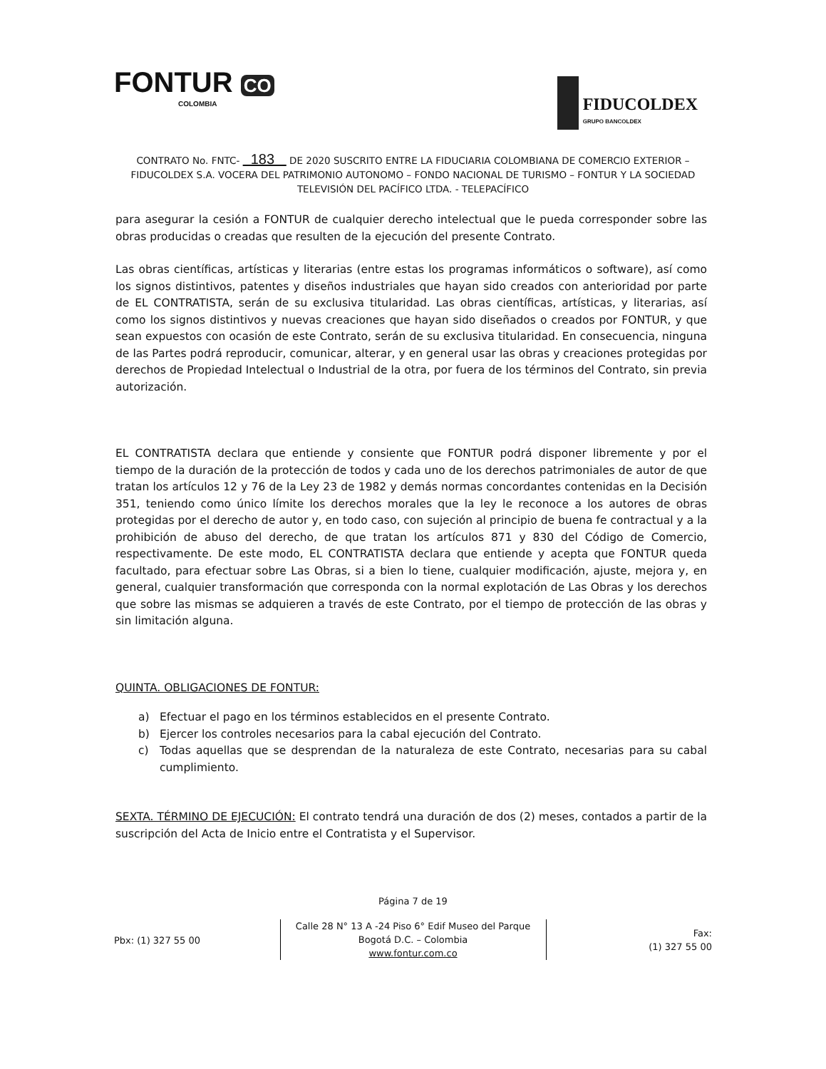FONTUR CO
COLOMBIA
FIDUCOLDEX
GRUPO BANCOLDEX
CONTRATO No. FNTC- 183 DE 2020 SUSCRITO ENTRE LA FIDUCIARIA COLOMBIANA DE COMERCIO EXTERIOR – FIDUCOLDEX S.A. VOCERA DEL PATRIMONIO AUTONOMO – FONDO NACIONAL DE TURISMO – FONTUR Y LA SOCIEDAD TELEVISIÓN DEL PACÍFICO LTDA. - TELEPACÍFICO
para asegurar la cesión a FONTUR de cualquier derecho intelectual que le pueda corresponder sobre las obras producidas o creadas que resulten de la ejecución del presente Contrato.
Las obras científicas, artísticas y literarias (entre estas los programas informáticos o software), así como los signos distintivos, patentes y diseños industriales que hayan sido creados con anterioridad por parte de EL CONTRATISTA, serán de su exclusiva titularidad. Las obras científicas, artísticas, y literarias, así como los signos distintivos y nuevas creaciones que hayan sido diseñados o creados por FONTUR, y que sean expuestos con ocasión de este Contrato, serán de su exclusiva titularidad. En consecuencia, ninguna de las Partes podrá reproducir, comunicar, alterar, y en general usar las obras y creaciones protegidas por derechos de Propiedad Intelectual o Industrial de la otra, por fuera de los términos del Contrato, sin previa autorización.
EL CONTRATISTA declara que entiende y consiente que FONTUR podrá disponer libremente y por el tiempo de la duración de la protección de todos y cada uno de los derechos patrimoniales de autor de que tratan los artículos 12 y 76 de la Ley 23 de 1982 y demás normas concordantes contenidas en la Decisión 351, teniendo como único límite los derechos morales que la ley le reconoce a los autores de obras protegidas por el derecho de autor y, en todo caso, con sujeción al principio de buena fe contractual y a la prohibición de abuso del derecho, de que tratan los artículos 871 y 830 del Código de Comercio, respectivamente. De este modo, EL CONTRATISTA declara que entiende y acepta que FONTUR queda facultado, para efectuar sobre Las Obras, si a bien lo tiene, cualquier modificación, ajuste, mejora y, en general, cualquier transformación que corresponda con la normal explotación de Las Obras y los derechos que sobre las mismas se adquieren a través de este Contrato, por el tiempo de protección de las obras y sin limitación alguna.
QUINTA. OBLIGACIONES DE FONTUR:
a) Efectuar el pago en los términos establecidos en el presente Contrato.
b) Ejercer los controles necesarios para la cabal ejecución del Contrato.
c) Todas aquellas que se desprendan de la naturaleza de este Contrato, necesarias para su cabal cumplimiento.
SEXTA. TÉRMINO DE EJECUCIÓN: El contrato tendrá una duración de dos (2) meses, contados a partir de la suscripción del Acta de Inicio entre el Contratista y el Supervisor.
Página 7 de 19
Pbx: (1) 327 55 00
Calle 28 N° 13 A -24 Piso 6° Edif Museo del Parque
Bogotá D.C. – Colombia
www.fontur.com.co
Fax:
(1) 327 55 00